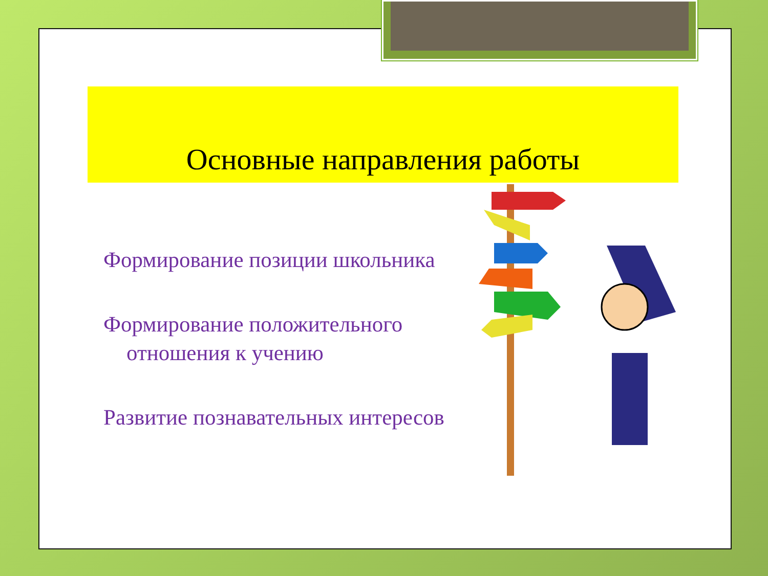Основные направления работы
Формирование позиции школьника
Формирование положительного отношения к учению
Развитие познавательных интересов